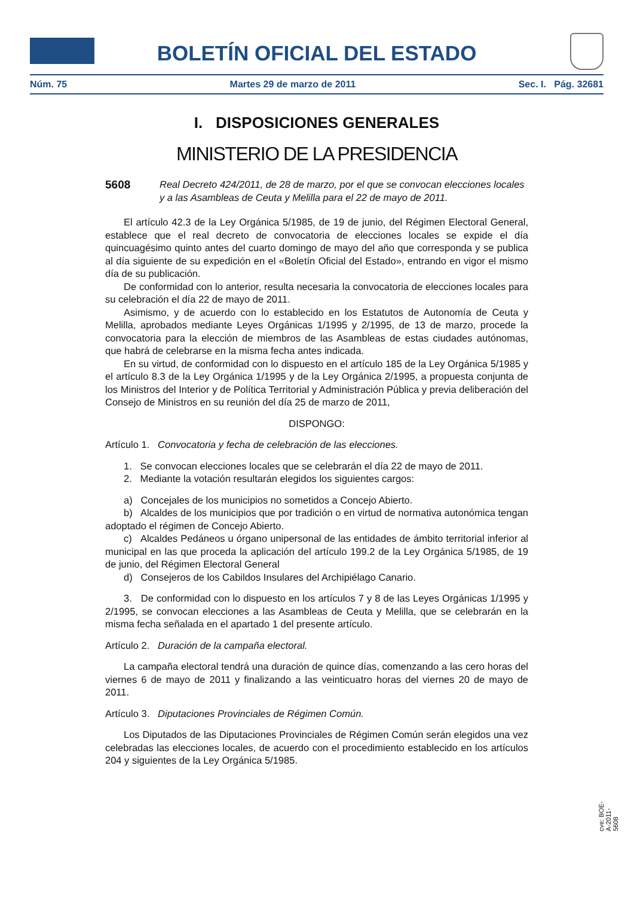BOLETÍN OFICIAL DEL ESTADO
Núm. 75 Martes 29 de marzo de 2011 Sec. I. Pág. 32681
I. DISPOSICIONES GENERALES
MINISTERIO DE LA PRESIDENCIA
5608 Real Decreto 424/2011, de 28 de marzo, por el que se convocan elecciones locales y a las Asambleas de Ceuta y Melilla para el 22 de mayo de 2011.
El artículo 42.3 de la Ley Orgánica 5/1985, de 19 de junio, del Régimen Electoral General, establece que el real decreto de convocatoria de elecciones locales se expide el día quincuagésimo quinto antes del cuarto domingo de mayo del año que corresponda y se publica al día siguiente de su expedición en el «Boletín Oficial del Estado», entrando en vigor el mismo día de su publicación.
De conformidad con lo anterior, resulta necesaria la convocatoria de elecciones locales para su celebración el día 22 de mayo de 2011.
Asimismo, y de acuerdo con lo establecido en los Estatutos de Autonomía de Ceuta y Melilla, aprobados mediante Leyes Orgánicas 1/1995 y 2/1995, de 13 de marzo, procede la convocatoria para la elección de miembros de las Asambleas de estas ciudades autónomas, que habrá de celebrarse en la misma fecha antes indicada.
En su virtud, de conformidad con lo dispuesto en el artículo 185 de la Ley Orgánica 5/1985 y el artículo 8.3 de la Ley Orgánica 1/1995 y de la Ley Orgánica 2/1995, a propuesta conjunta de los Ministros del Interior y de Política Territorial y Administración Pública y previa deliberación del Consejo de Ministros en su reunión del día 25 de marzo de 2011,
DISPONGO:
Artículo 1. Convocatoria y fecha de celebración de las elecciones.
1. Se convocan elecciones locales que se celebrarán el día 22 de mayo de 2011.
2. Mediante la votación resultarán elegidos los siguientes cargos:
a) Concejales de los municipios no sometidos a Concejo Abierto.
b) Alcaldes de los municipios que por tradición o en virtud de normativa autonómica tengan adoptado el régimen de Concejo Abierto.
c) Alcaldes Pedáneos u órgano unipersonal de las entidades de ámbito territorial inferior al municipal en las que proceda la aplicación del artículo 199.2 de la Ley Orgánica 5/1985, de 19 de junio, del Régimen Electoral General
d) Consejeros de los Cabildos Insulares del Archipiélago Canario.
3. De conformidad con lo dispuesto en los artículos 7 y 8 de las Leyes Orgánicas 1/1995 y 2/1995, se convocan elecciones a las Asambleas de Ceuta y Melilla, que se celebrarán en la misma fecha señalada en el apartado 1 del presente artículo.
Artículo 2. Duración de la campaña electoral.
La campaña electoral tendrá una duración de quince días, comenzando a las cero horas del viernes 6 de mayo de 2011 y finalizando a las veinticuatro horas del viernes 20 de mayo de 2011.
Artículo 3. Diputaciones Provinciales de Régimen Común.
Los Diputados de las Diputaciones Provinciales de Régimen Común serán elegidos una vez celebradas las elecciones locales, de acuerdo con el procedimiento establecido en los artículos 204 y siguientes de la Ley Orgánica 5/1985.
cve: BOE-A-2011-5608